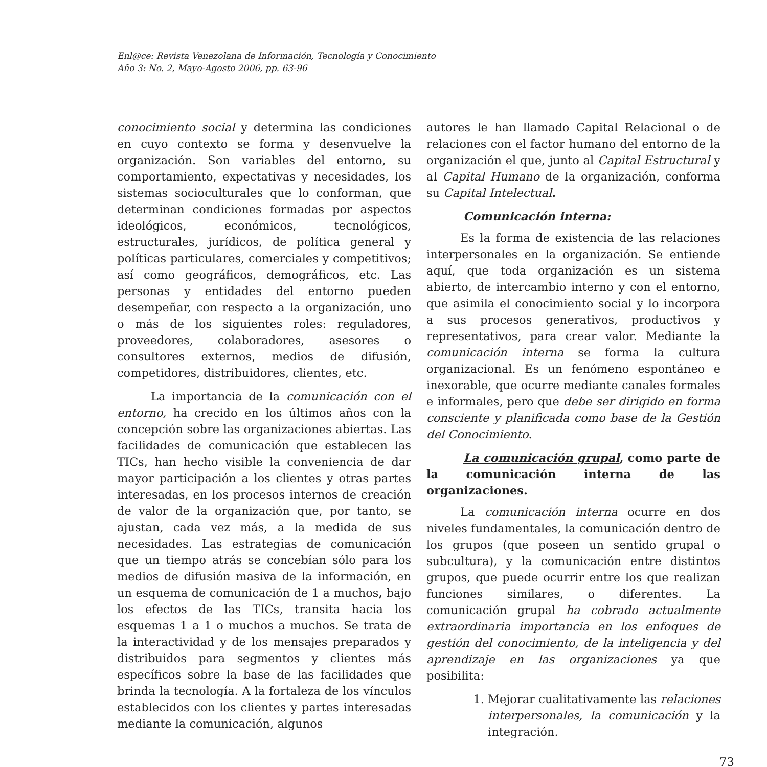Enl@ce: Revista Venezolana de Información, Tecnología y Conocimiento
Año 3: No. 2, Mayo-Agosto 2006, pp. 63-96
conocimiento social y determina las condiciones en cuyo contexto se forma y desenvuelve la organización. Son variables del entorno, su comportamiento, expectativas y necesidades, los sistemas socioculturales que lo conforman, que determinan condiciones formadas por aspectos ideológicos, económicos, tecnológicos, estructurales, jurídicos, de política general y políticas particulares, comerciales y competitivos; así como geográficos, demográficos, etc. Las personas y entidades del entorno pueden desempeñar, con respecto a la organización, uno o más de los siguientes roles: reguladores, proveedores, colaboradores, asesores o consultores externos, medios de difusión, competidores, distribuidores, clientes, etc.
La importancia de la comunicación con el entorno, ha crecido en los últimos años con la concepción sobre las organizaciones abiertas. Las facilidades de comunicación que establecen las TICs, han hecho visible la conveniencia de dar mayor participación a los clientes y otras partes interesadas, en los procesos internos de creación de valor de la organización que, por tanto, se ajustan, cada vez más, a la medida de sus necesidades. Las estrategias de comunicación que un tiempo atrás se concebían sólo para los medios de difusión masiva de la información, en un esquema de comunicación de 1 a muchos, bajo los efectos de las TICs, transita hacia los esquemas 1 a 1 o muchos a muchos. Se trata de la interactividad y de los mensajes preparados y distribuidos para segmentos y clientes más específicos sobre la base de las facilidades que brinda la tecnología. A la fortaleza de los vínculos establecidos con los clientes y partes interesadas mediante la comunicación, algunos
autores le han llamado Capital Relacional o de relaciones con el factor humano del entorno de la organización el que, junto al Capital Estructural y al Capital Humano de la organización, conforma su Capital Intelectual.
Comunicación interna:
Es la forma de existencia de las relaciones interpersonales en la organización. Se entiende aquí, que toda organización es un sistema abierto, de intercambio interno y con el entorno, que asimila el conocimiento social y lo incorpora a sus procesos generativos, productivos y representativos, para crear valor. Mediante la comunicación interna se forma la cultura organizacional. Es un fenómeno espontáneo e inexorable, que ocurre mediante canales formales e informales, pero que debe ser dirigido en forma consciente y planificada como base de la Gestión del Conocimiento.
La comunicación grupal, como parte de la comunicación interna de las organizaciones.
La comunicación interna ocurre en dos niveles fundamentales, la comunicación dentro de los grupos (que poseen un sentido grupal o subcultura), y la comunicación entre distintos grupos, que puede ocurrir entre los que realizan funciones similares, o diferentes. La comunicación grupal ha cobrado actualmente extraordinaria importancia en los enfoques de gestión del conocimiento, de la inteligencia y del aprendizaje en las organizaciones ya que posibilita:
1. Mejorar cualitativamente las relaciones interpersonales, la comunicación y la integración.
73